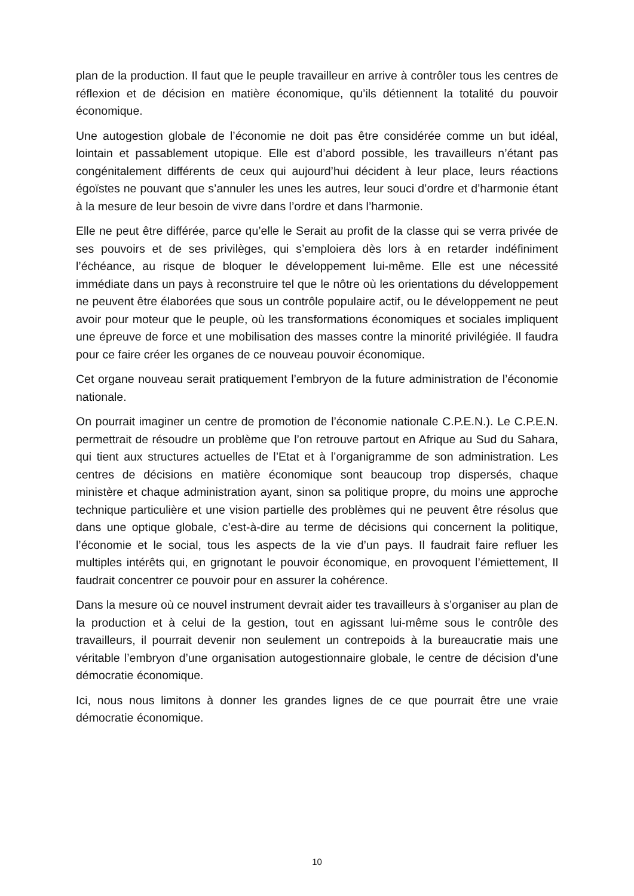plan de la production. Il faut que le peuple travailleur en arrive à contrôler tous les centres de réflexion et de décision en matière économique, qu’ils détiennent la totalité du pouvoir économique.
Une autogestion globale de l’économie ne doit pas être considérée comme un but idéal, lointain et passablement utopique. Elle est d’abord possible, les travailleurs n’étant pas congénitalement différents de ceux qui aujourd’hui décident à leur place, leurs réactions égoïstes ne pouvant que s’annuler les unes les autres, leur souci d’ordre et d’harmonie étant à la mesure de leur besoin de vivre dans l’ordre et dans l’harmonie.
Elle ne peut être différée, parce qu’elle le Serait au profit de la classe qui se verra privée de ses pouvoirs et de ses privilèges, qui s’emploiera dès lors à en retarder indéfiniment l’échéance, au risque de bloquer le développement lui-même. Elle est une nécessité immédiate dans un pays à reconstruire tel que le nôtre où les orientations du développement ne peuvent être élaborées que sous un contrôle populaire actif, ou le développement ne peut avoir pour moteur que le peuple, où les transformations économiques et sociales impliquent une épreuve de force et une mobilisation des masses contre la minorité privilégiée. Il faudra pour ce faire créer les organes de ce nouveau pouvoir économique.
Cet organe nouveau serait pratiquement l’embryon de la future administration de l’économie nationale.
On pourrait imaginer un centre de promotion de l’économie nationale C.P.E.N.). Le C.P.E.N. permettrait de résoudre un problème que l’on retrouve partout en Afrique au Sud du Sahara, qui tient aux structures actuelles de l’Etat et à l’organigramme de son administration. Les centres de décisions en matière économique sont beaucoup trop dispersés, chaque ministère et chaque administration ayant, sinon sa politique propre, du moins une approche technique particulière et une vision partielle des problèmes qui ne peuvent être résolus que dans une optique globale, c’est-à-dire au terme de décisions qui concernent la politique, l’économie et le social, tous les aspects de la vie d’un pays. Il faudrait faire refluer les multiples intérêts qui, en grignotant le pouvoir économique, en provoquent l’émiettement, Il faudrait concentrer ce pouvoir pour en assurer la cohérence.
Dans la mesure où ce nouvel instrument devrait aider tes travailleurs à s’organiser au plan de la production et à celui de la gestion, tout en agissant lui-même sous le contrôle des travailleurs, il pourrait devenir non seulement un contrepoids à la bureaucratie mais une véritable l’embryon d’une organisation autogestionnaire globale, le centre de décision d’une démocratie économique.
Ici, nous nous limitons à donner les grandes lignes de ce que pourrait être une vraie démocratie économique.
10